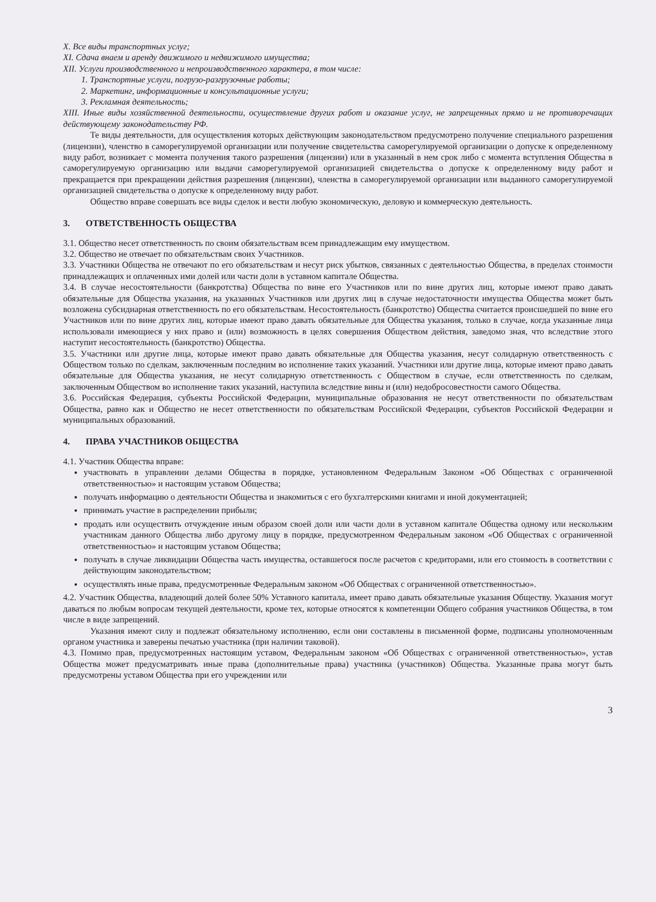X. Все виды транспортных услуг;
XI. Сдача внаем и аренду движимого и недвижимого имущества;
XII. Услуги производственного и непроизводственного характера, в том числе:
1. Транспортные услуги, погрузо-разгрузочные работы;
2. Маркетинг, информационные и консультационные услуги;
3. Рекламная деятельность;
XIII. Иные виды хозяйственной деятельности, осуществление других работ и оказание услуг, не запрещенных прямо и не противоречащих действующему законодательству РФ.
Те виды деятельности, для осуществления которых действующим законодательством предусмотрено получение специального разрешения (лицензии), членство в саморегулируемой организации или получение свидетельства саморегулируемой организации о допуске к определенному виду работ, возникает с момента получения такого разрешения (лицензии) или в указанный в нем срок либо с момента вступления Общества в саморегулируемую организацию или выдачи саморегулируемой организацией свидетельства о допуске к определенному виду работ и прекращается при прекращении действия разрешения (лицензии), членства в саморегулируемой организации или выданного саморегулируемой организацией свидетельства о допуске к определенному виду работ.
Общество вправе совершать все виды сделок и вести любую экономическую, деловую и коммерческую деятельность.
3. ОТВЕТСТВЕННОСТЬ ОБЩЕСТВА
3.1. Общество несет ответственность по своим обязательствам всем принадлежащим ему имуществом.
3.2. Общество не отвечает по обязательствам своих Участников.
3.3. Участники Общества не отвечают по его обязательствам и несут риск убытков, связанных с деятельностью Общества, в пределах стоимости принадлежащих и оплаченных ими долей или части доли в уставном капитале Общества.
3.4. В случае несостоятельности (банкротства) Общества по вине его Участников или по вине других лиц, которые имеют право давать обязательные для Общества указания, на указанных Участников или других лиц в случае недостаточности имущества Общества может быть возложена субсидиарная ответственность по его обязательствам. Несостоятельность (банкротство) Общества считается происшедшей по вине его Участников или по вине других лиц, которые имеют право давать обязательные для Общества указания, только в случае, когда указанные лица использовали имеющиеся у них право и (или) возможность в целях совершения Обществом действия, заведомо зная, что вследствие этого наступит несостоятельность (банкротство) Общества.
3.5. Участники или другие лица, которые имеют право давать обязательные для Общества указания, несут солидарную ответственность с Обществом только по сделкам, заключенным последним во исполнение таких указаний. Участники или другие лица, которые имеют право давать обязательные для Общества указания, не несут солидарную ответственность с Обществом в случае, если ответственность по сделкам, заключенным Обществом во исполнение таких указаний, наступила вследствие вины и (или) недобросовестности самого Общества.
3.6. Российская Федерация, субъекты Российской Федерации, муниципальные образования не несут ответственности по обязательствам Общества, равно как и Общество не несет ответственности по обязательствам Российской Федерации, субъектов Российской Федерации и муниципальных образований.
4. ПРАВА УЧАСТНИКОВ ОБЩЕСТВА
4.1. Участник Общества вправе:
участвовать в управлении делами Общества в порядке, установленном Федеральным Законом «Об Обществах с ограниченной ответственностью» и настоящим уставом Общества;
получать информацию о деятельности Общества и знакомиться с его бухгалтерскими книгами и иной документацией;
принимать участие в распределении прибыли;
продать или осуществить отчуждение иным образом своей доли или части доли в уставном капитале Общества одному или нескольким участникам данного Общества либо другому лицу в порядке, предусмотренном Федеральным законом «Об Обществах с ограниченной ответственностью» и настоящим уставом Общества;
получать в случае ликвидации Общества часть имущества, оставшегося после расчетов с кредиторами, или его стоимость в соответствии с действующим законодательством;
осуществлять иные права, предусмотренные Федеральным законом «Об Обществах с ограниченной ответственностью».
4.2. Участник Общества, владеющий долей более 50% Уставного капитала, имеет право давать обязательные указания Обществу. Указания могут даваться по любым вопросам текущей деятельности, кроме тех, которые относятся к компетенции Общего собрания участников Общества, в том числе в виде запрещений.
Указания имеют силу и подлежат обязательному исполнению, если они составлены в письменной форме, подписаны уполномоченным органом участника и заверены печатью участника (при наличии таковой).
4.3. Помимо прав, предусмотренных настоящим уставом, Федеральным законом «Об Обществах с ограниченной ответственностью», устав Общества может предусматривать иные права (дополнительные права) участника (участников) Общества. Указанные права могут быть предусмотрены уставом Общества при его учреждении или
3